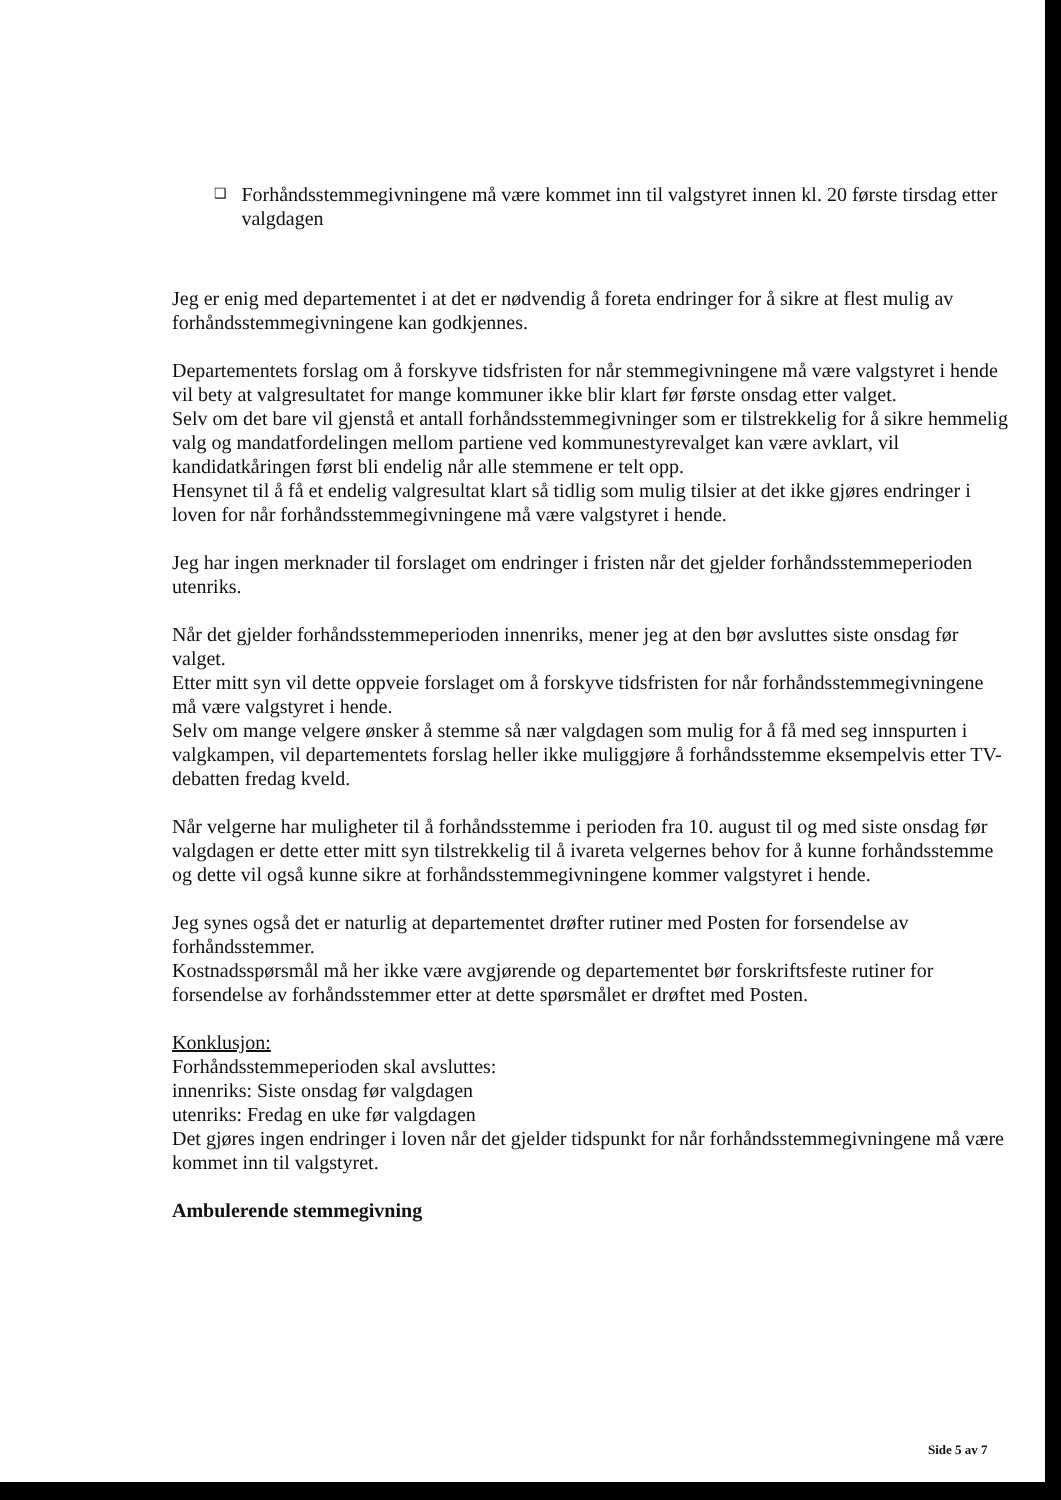❑ Forhåndsstemmegivningene må være kommet inn til valgstyret innen kl. 20 første tirsdag etter valgdagen
Jeg er enig med departementet i at det er nødvendig å foreta endringer for å sikre at flest mulig av forhåndsstemmegivningene kan godkjennes.
Departementets forslag om å forskyve tidsfristen for når stemmegivningene må være valgstyret i hende vil bety at valgresultatet for mange kommuner ikke blir klart før første onsdag etter valget.
Selv om det bare vil gjenstå et antall forhåndsstemmegivninger som er tilstrekkelig for å sikre hemmelig valg og mandatfordelingen mellom partiene ved kommunestyrevalget kan være avklart, vil kandidatkåringen først bli endelig når alle stemmene er telt opp.
Hensynet til å få et endelig valgresultat klart så tidlig som mulig tilsier at det ikke gjøres endringer i loven for når forhåndsstemmegivningene må være valgstyret i hende.
Jeg har ingen merknader til forslaget om endringer i fristen når det gjelder forhåndsstemmeperioden utenriks.
Når det gjelder forhåndsstemmeperioden innenriks, mener jeg at den bør avsluttes siste onsdag før valget.
Etter mitt syn vil dette oppveie forslaget om å forskyve tidsfristen for når forhåndsstemmegivningene må være valgstyret i hende.
Selv om mange velgere ønsker å stemme så nær valgdagen som mulig for å få med seg innspurten i valgkampen, vil departementets forslag heller ikke muliggjøre å forhåndsstemme eksempelvis etter TV-debatten fredag kveld.
Når velgerne har muligheter til å forhåndsstemme i perioden fra 10. august til og med siste onsdag før valgdagen er dette etter mitt syn tilstrekkelig til å ivareta velgernes behov for å kunne forhåndsstemme og dette vil også kunne sikre at forhåndsstemmegivningene kommer valgstyret i hende.
Jeg synes også det er naturlig at departementet drøfter rutiner med Posten for forsendelse av forhåndsstemmer.
Kostnadsspørsmål må her ikke være avgjørende og departementet bør forskriftsfeste rutiner for forsendelse av forhåndsstemmer etter at dette spørsmålet er drøftet med Posten.
Konklusjon:
Forhåndsstemmeperioden skal avsluttes:
innenriks: Siste onsdag før valgdagen
utenriks: Fredag en uke før valgdagen
Det gjøres ingen endringer i loven når det gjelder tidspunkt for når forhåndsstemmegivningene må være kommet inn til valgstyret.
Ambulerende stemmegivning
Side 5 av 7